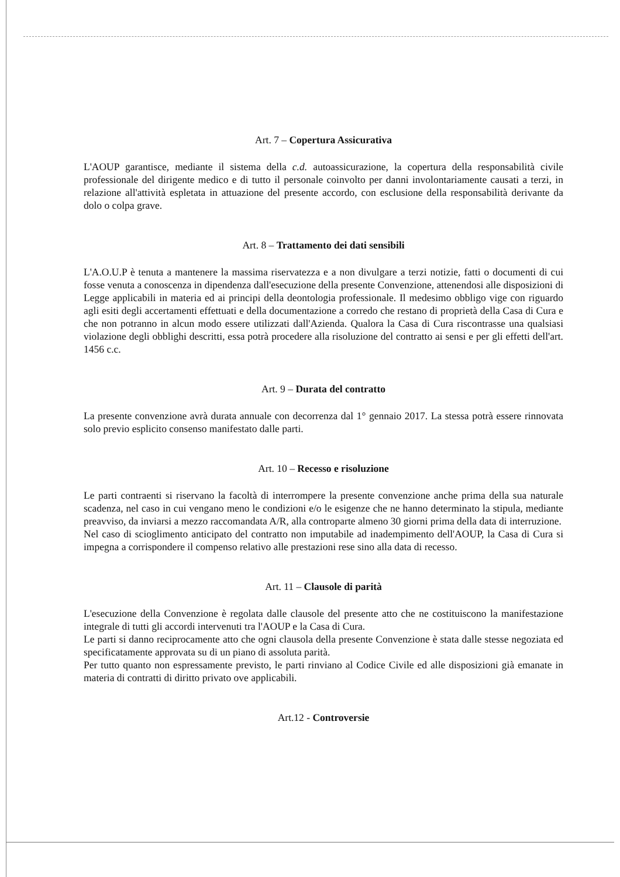Art. 7 – Copertura Assicurativa
L'AOUP garantisce, mediante il sistema della c.d. autoassicurazione, la copertura della responsabilità civile professionale del dirigente medico e di tutto il personale coinvolto per danni involontariamente causati a terzi, in relazione all'attività espletata in attuazione del presente accordo, con esclusione della responsabilità derivante da dolo o colpa grave.
Art. 8 – Trattamento dei dati sensibili
L'A.O.U.P è tenuta a mantenere la massima riservatezza e a non divulgare a terzi notizie, fatti o documenti di cui fosse venuta a conoscenza in dipendenza dall'esecuzione della presente Convenzione, attenendosi alle disposizioni di Legge applicabili in materia ed ai principi della deontologia professionale. Il medesimo obbligo vige con riguardo agli esiti degli accertamenti effettuati e della documentazione a corredo che restano di proprietà della Casa di Cura e che non potranno in alcun modo essere utilizzati dall'Azienda. Qualora la Casa di Cura riscontrasse una qualsiasi violazione degli obblighi descritti, essa potrà procedere alla risoluzione del contratto ai sensi e per gli effetti dell'art. 1456 c.c.
Art. 9 – Durata del contratto
La presente convenzione avrà durata annuale con decorrenza dal 1° gennaio 2017. La stessa potrà essere rinnovata solo previo esplicito consenso manifestato dalle parti.
Art. 10 – Recesso e risoluzione
Le parti contraenti si riservano la facoltà di interrompere la presente convenzione anche prima della sua naturale scadenza, nel caso in cui vengano meno le condizioni e/o le esigenze che ne hanno determinato la stipula, mediante preavviso, da inviarsi a mezzo raccomandata A/R, alla controparte almeno 30 giorni prima della data di interruzione.
Nel caso di scioglimento anticipato del contratto non imputabile ad inadempimento dell'AOUP, la Casa di Cura si impegna a corrispondere il compenso relativo alle prestazioni rese sino alla data di recesso.
Art. 11 – Clausole di parità
L'esecuzione della Convenzione è regolata dalle clausole del presente atto che ne costituiscono la manifestazione integrale di tutti gli accordi intervenuti tra l'AOUP e la Casa di Cura.
Le parti si danno reciprocamente atto che ogni clausola della presente Convenzione è stata dalle stesse negoziata ed specificatamente approvata su di un piano di assoluta parità.
Per tutto quanto non espressamente previsto, le parti rinviano al Codice Civile ed alle disposizioni già emanate in materia di contratti di diritto privato ove applicabili.
Art.12 - Controversie